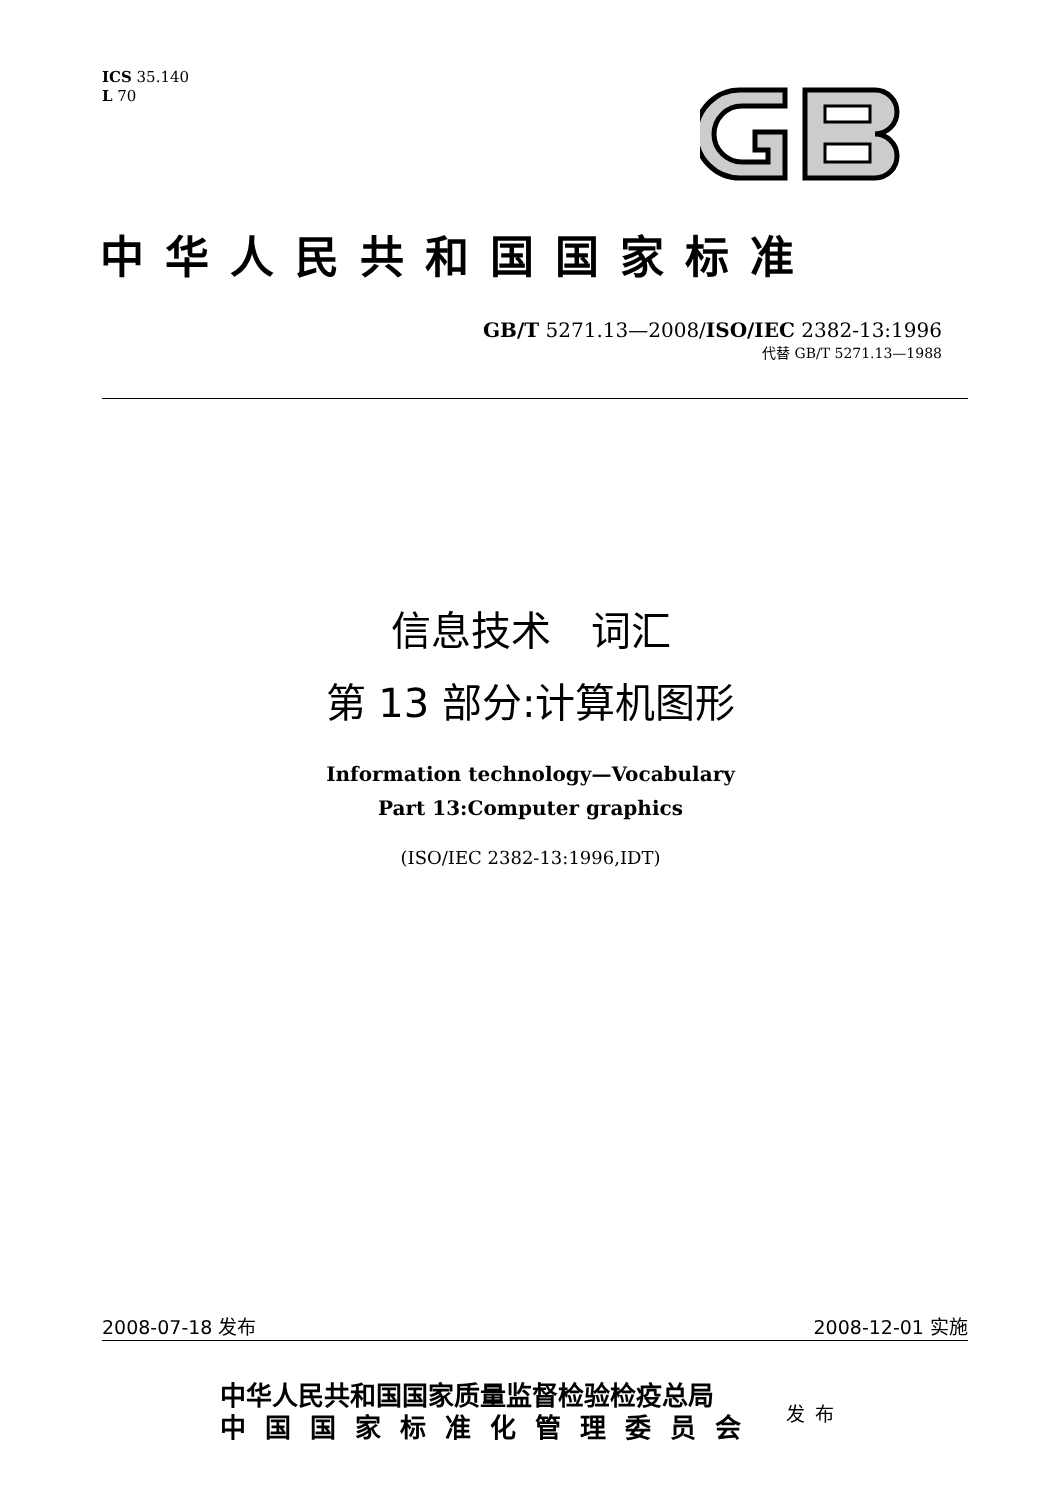ICS 35.140
L 70
中华人民共和国国家标准
GB/T 5271.13—2008/ISO/IEC 2382-13:1996
代替 GB/T 5271.13—1988
信息技术　词汇
第 13 部分:计算机图形
Information technology—Vocabulary
Part 13:Computer graphics
(ISO/IEC 2382-13:1996,IDT)
2008-07-18 发布 2008-12-01 实施
中华人民共和国国家质量监督检验检疫总局
中国国家标准化管理委员会
发布